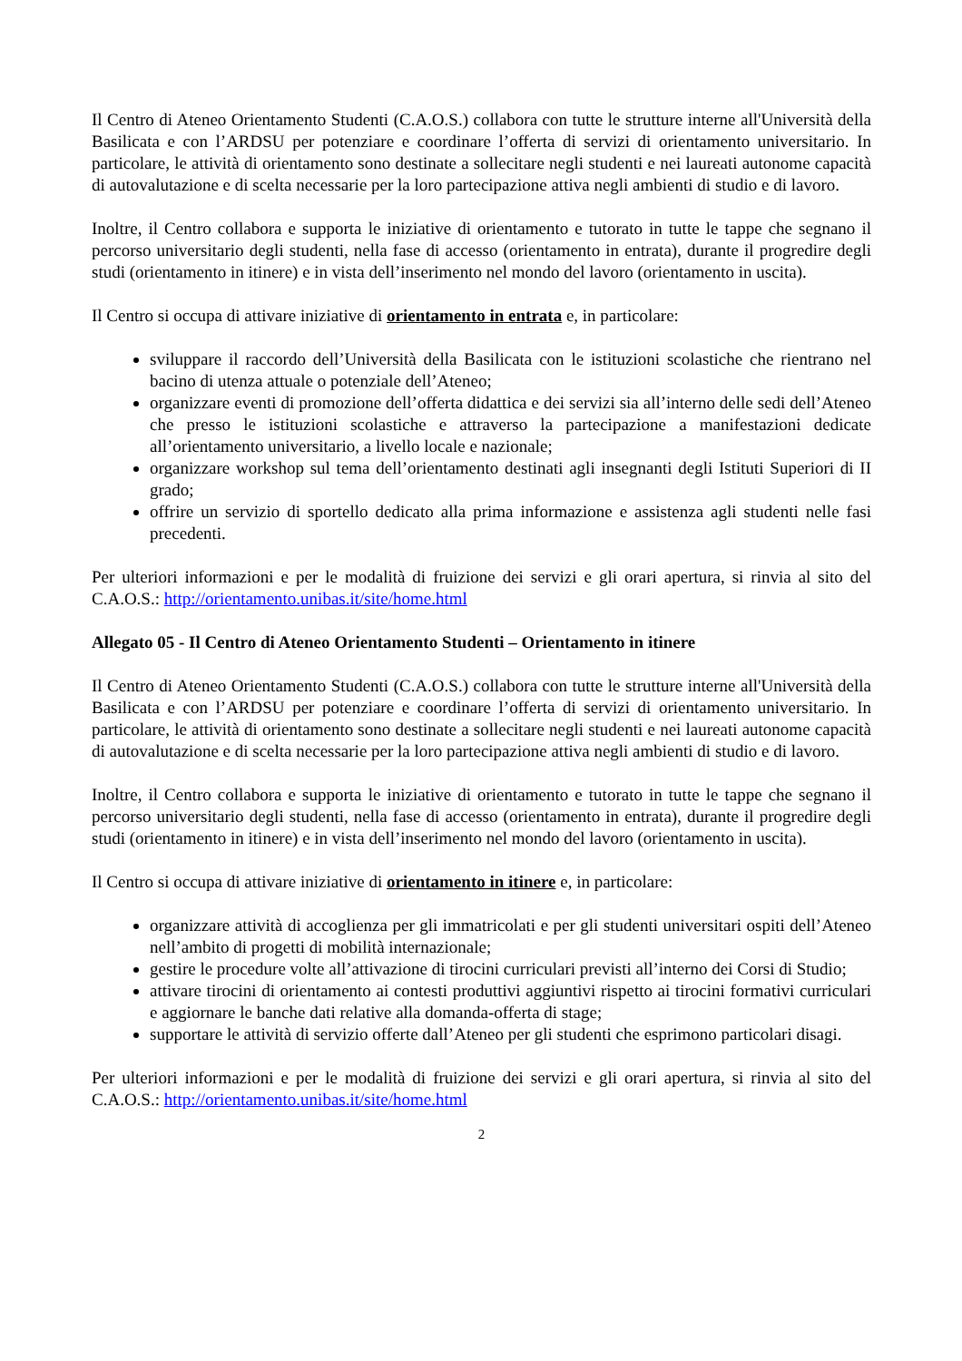Il Centro di Ateneo Orientamento Studenti (C.A.O.S.) collabora con tutte le strutture interne all'Università della Basilicata e con l’ARDSU per potenziare e coordinare l’offerta di servizi di orientamento universitario. In particolare, le attività di orientamento sono destinate a sollecitare negli studenti e nei laureati autonome capacità di autovalutazione e di scelta necessarie per la loro partecipazione attiva negli ambienti di studio e di lavoro.
Inoltre, il Centro collabora e supporta le iniziative di orientamento e tutorato in tutte le tappe che segnano il percorso universitario degli studenti, nella fase di accesso (orientamento in entrata), durante il progredire degli studi (orientamento in itinere) e in vista dell’inserimento nel mondo del lavoro (orientamento in uscita).
Il Centro si occupa di attivare iniziative di orientamento in entrata e, in particolare:
sviluppare il raccordo dell’Università della Basilicata con le istituzioni scolastiche che rientrano nel bacino di utenza attuale o potenziale dell’Ateneo;
organizzare eventi di promozione dell’offerta didattica e dei servizi sia all’interno delle sedi dell’Ateneo che presso le istituzioni scolastiche e attraverso la partecipazione a manifestazioni dedicate all’orientamento universitario, a livello locale e nazionale;
organizzare workshop sul tema dell’orientamento destinati agli insegnanti degli Istituti Superiori di II grado;
offrire un servizio di sportello dedicato alla prima informazione e assistenza agli studenti nelle fasi precedenti.
Per ulteriori informazioni e per le modalità di fruizione dei servizi e gli orari apertura, si rinvia al sito del C.A.O.S.: http://orientamento.unibas.it/site/home.html
Allegato 05 - Il Centro di Ateneo Orientamento Studenti – Orientamento in itinere
Il Centro di Ateneo Orientamento Studenti (C.A.O.S.) collabora con tutte le strutture interne all'Università della Basilicata e con l’ARDSU per potenziare e coordinare l’offerta di servizi di orientamento universitario. In particolare, le attività di orientamento sono destinate a sollecitare negli studenti e nei laureati autonome capacità di autovalutazione e di scelta necessarie per la loro partecipazione attiva negli ambienti di studio e di lavoro.
Inoltre, il Centro collabora e supporta le iniziative di orientamento e tutorato in tutte le tappe che segnano il percorso universitario degli studenti, nella fase di accesso (orientamento in entrata), durante il progredire degli studi (orientamento in itinere) e in vista dell’inserimento nel mondo del lavoro (orientamento in uscita).
Il Centro si occupa di attivare iniziative di orientamento in itinere e, in particolare:
organizzare attività di accoglienza per gli immatricolati e per gli studenti universitari ospiti dell’Ateneo nell’ambito di progetti di mobilità internazionale;
gestire le procedure volte all’attivazione di tirocini curriculari previsti all’interno dei Corsi di Studio;
attivare tirocini di orientamento ai contesti produttivi aggiuntivi rispetto ai tirocini formativi curriculari e aggiornare le banche dati relative alla domanda-offerta di stage;
supportare le attività di servizio offerte dall’Ateneo per gli studenti che esprimono particolari disagi.
Per ulteriori informazioni e per le modalità di fruizione dei servizi e gli orari apertura, si rinvia al sito del C.A.O.S.: http://orientamento.unibas.it/site/home.html
2